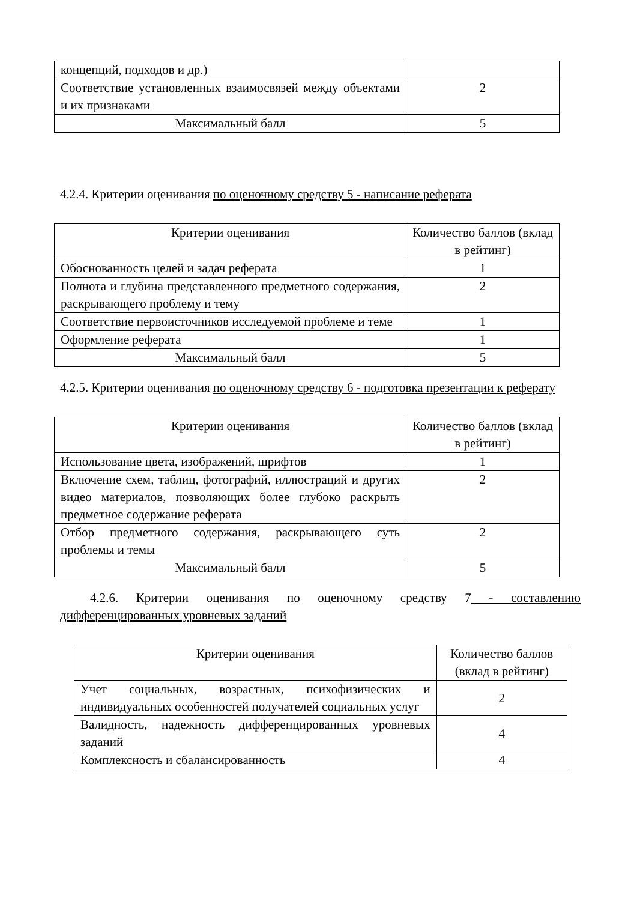| концепций, подходов и др.) | |
| Соответствие установленных взаимосвязей между объектами и их признаками | 2 |
| Максимальный балл | 5 |
4.2.4. Критерии оценивания по оценочному средству 5 - написание реферата
| Критерии оценивания | Количество баллов (вклад в рейтинг) |
| --- | --- |
| Обоснованность целей и задач реферата | 1 |
| Полнота и глубина представленного предметного содержания, раскрывающего проблему и тему | 2 |
| Соответствие первоисточников исследуемой проблеме и теме | 1 |
| Оформление реферата | 1 |
| Максимальный балл | 5 |
4.2.5. Критерии оценивания по оценочному средству 6 - подготовка презентации к реферату
| Критерии оценивания | Количество баллов (вклад в рейтинг) |
| --- | --- |
| Использование цвета, изображений, шрифтов | 1 |
| Включение схем, таблиц, фотографий, иллюстраций и других видео материалов, позволяющих более глубоко раскрыть предметное содержание реферата | 2 |
| Отбор предметного содержания, раскрывающего суть проблемы и темы | 2 |
| Максимальный балл | 5 |
4.2.6. Критерии оценивания по оценочному средству 7 - составлению дифференцированных уровневых заданий
| Критерии оценивания | Количество баллов (вклад в рейтинг) |
| --- | --- |
| Учет социальных, возрастных, психофизических и индивидуальных особенностей получателей социальных услуг | 2 |
| Валидность, надежность дифференцированных уровневых заданий | 4 |
| Комплексность и сбалансированность | 4 |